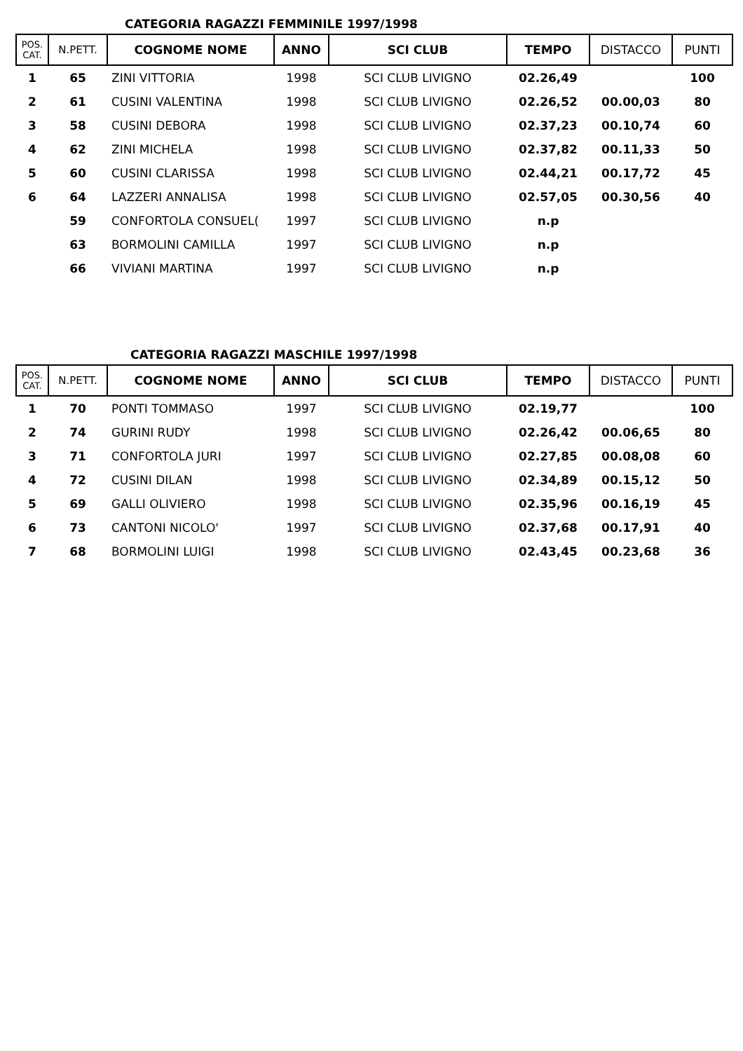CATEGORIA RAGAZZI FEMMINILE 1997/1998
| POS. CAT. | N.PETT. | COGNOME NOME | ANNO | SCI CLUB | TEMPO | DISTACCO | PUNTI |
| --- | --- | --- | --- | --- | --- | --- | --- |
| 1 | 65 | ZINI VITTORIA | 1998 | SCI CLUB LIVIGNO | 02.26,49 | | 100 |
| 2 | 61 | CUSINI VALENTINA | 1998 | SCI CLUB LIVIGNO | 02.26,52 | 00.00,03 | 80 |
| 3 | 58 | CUSINI DEBORA | 1998 | SCI CLUB LIVIGNO | 02.37,23 | 00.10,74 | 60 |
| 4 | 62 | ZINI MICHELA | 1998 | SCI CLUB LIVIGNO | 02.37,82 | 00.11,33 | 50 |
| 5 | 60 | CUSINI CLARISSA | 1998 | SCI CLUB LIVIGNO | 02.44,21 | 00.17,72 | 45 |
| 6 | 64 | LAZZERI ANNALISA | 1998 | SCI CLUB LIVIGNO | 02.57,05 | 00.30,56 | 40 |
| | 59 | CONFORTOLA CONSUEL( | 1997 | SCI CLUB LIVIGNO | n.p | | |
| | 63 | BORMOLINI CAMILLA | 1997 | SCI CLUB LIVIGNO | n.p | | |
| | 66 | VIVIANI MARTINA | 1997 | SCI CLUB LIVIGNO | n.p | | |
CATEGORIA RAGAZZI MASCHILE 1997/1998
| POS. CAT. | N.PETT. | COGNOME NOME | ANNO | SCI CLUB | TEMPO | DISTACCO | PUNTI |
| --- | --- | --- | --- | --- | --- | --- | --- |
| 1 | 70 | PONTI TOMMASO | 1997 | SCI CLUB LIVIGNO | 02.19,77 | | 100 |
| 2 | 74 | GURINI RUDY | 1998 | SCI CLUB LIVIGNO | 02.26,42 | 00.06,65 | 80 |
| 3 | 71 | CONFORTOLA JURI | 1997 | SCI CLUB LIVIGNO | 02.27,85 | 00.08,08 | 60 |
| 4 | 72 | CUSINI DILAN | 1998 | SCI CLUB LIVIGNO | 02.34,89 | 00.15,12 | 50 |
| 5 | 69 | GALLI OLIVIERO | 1998 | SCI CLUB LIVIGNO | 02.35,96 | 00.16,19 | 45 |
| 6 | 73 | CANTONI NICOLO' | 1997 | SCI CLUB LIVIGNO | 02.37,68 | 00.17,91 | 40 |
| 7 | 68 | BORMOLINI LUIGI | 1998 | SCI CLUB LIVIGNO | 02.43,45 | 00.23,68 | 36 |